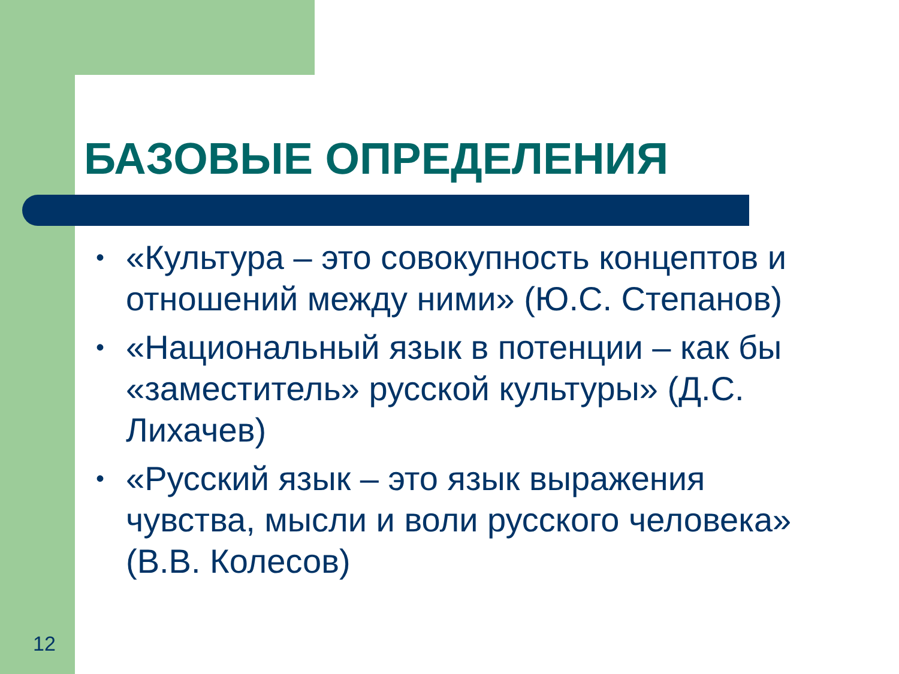БАЗОВЫЕ ОПРЕДЕЛЕНИЯ
• «Культура – это совокупность концептов и отношений между ними» (Ю.С. Степанов)
• «Национальный язык в потенции – как бы «заместитель» русской культуры» (Д.С. Лихачев)
• «Русский язык – это язык выражения чувства, мысли и воли русского человека» (В.В. Колесов)
12